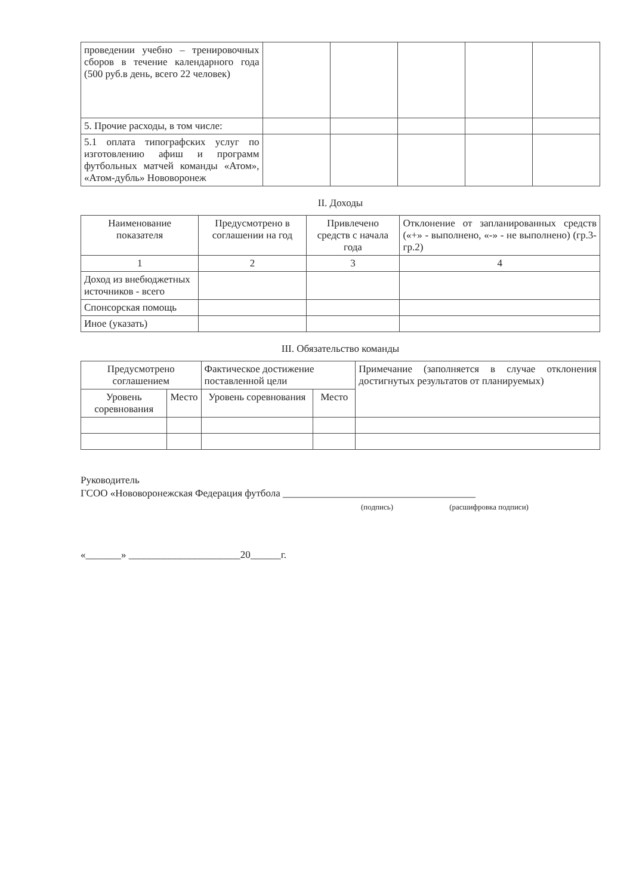| проведении учебно – тренировочных сборов в течение календарного года (500 руб.в день, всего 22 человек) | | | | | |
| 5. Прочие расходы, в том числе: | | | | | |
| 5.1 оплата типографских услуг по изготовлению афиш и программ футбольных матчей команды «Атом», «Атом-дубль» Нововоронеж | | | | | |
II. Доходы
| Наименование показателя | Предусмотрено в соглашении на год | Привлечено средств с начала года | Отклонение от запланированных средств («+» - выполнено, «-» - не выполнено) (гр.3-гр.2) |
| --- | --- | --- | --- |
| 1 | 2 | 3 | 4 |
| Доход из внебюджетных источников - всего | | | |
| Спонсорская помощь | | | |
| Иное (указать) | | | |
III. Обязательство команды
| Предусмотрено соглашением | | Фактическое достижение поставленной цели | | Примечание (заполняется в случае отклонения достигнутых результатов от планируемых) |
| --- | --- | --- | --- | --- |
| Уровень соревнования | Место | Уровень соревнования | Место | |
Руководитель
ГСОО «Нововоронежская Федерация футбола ______________________________________
(подпись) (расшифровка подписи)
«_______» ______________________20______г.